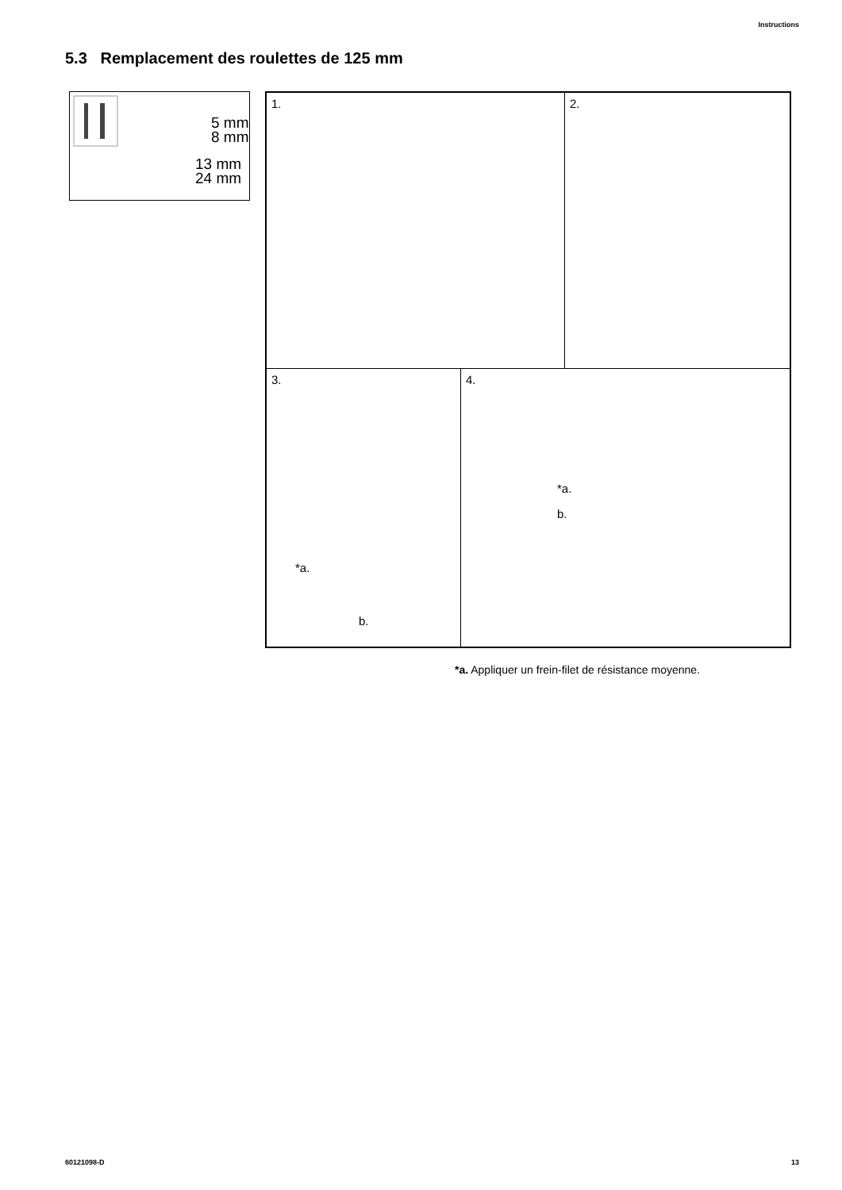Instructions
5.3 Remplacement des roulettes de 125 mm
5 mm
8 mm
13 mm
24 mm
1. 2.
3.
*a.
b.
4.
*a.
b.
*a. Appliquer un frein-filet de résistance moyenne.
60121098-D 13